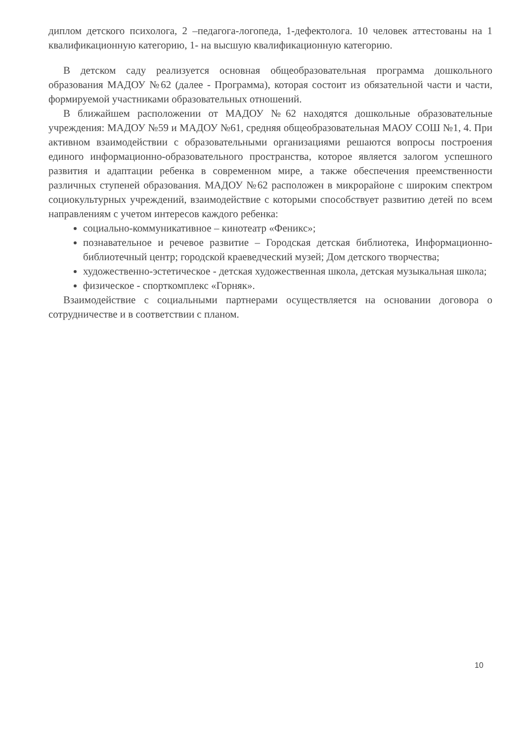диплом детского психолога, 2 –педагога-логопеда, 1-дефектолога. 10 человек аттестованы на 1 квалификационную категорию, 1- на высшую квалификационную категорию.
В детском саду реализуется основная общеобразовательная программа дошкольного образования МАДОУ №62 (далее - Программа), которая состоит из обязательной части и части, формируемой участниками образовательных отношений.
В ближайшем расположении от МАДОУ №62 находятся дошкольные образовательные учреждения: МАДОУ №59 и МАДОУ №61, средняя общеобразовательная МАОУ СОШ №1, 4. При активном взаимодействии с образовательными организациями решаются вопросы построения единого информационно-образовательного пространства, которое является залогом успешного развития и адаптации ребенка в современном мире, а также обеспечения преемственности различных ступеней образования. МАДОУ №62 расположен в микрорайоне с широким спектром социокультурных учреждений, взаимодействие с которыми способствует развитию детей по всем направлениям с учетом интересов каждого ребенка:
социально-коммуникативное – кинотеатр «Феникс»;
познавательное и речевое развитие – Городская детская библиотека, Информационно-библиотечный центр; городской краеведческий музей; Дом детского творчества;
художественно-эстетическое - детская художественная школа, детская музыкальная школа;
физическое - спорткомплекс «Горняк».
Взаимодействие с социальными партнерами осуществляется на основании договора о сотрудничестве и в соответствии с планом.
10